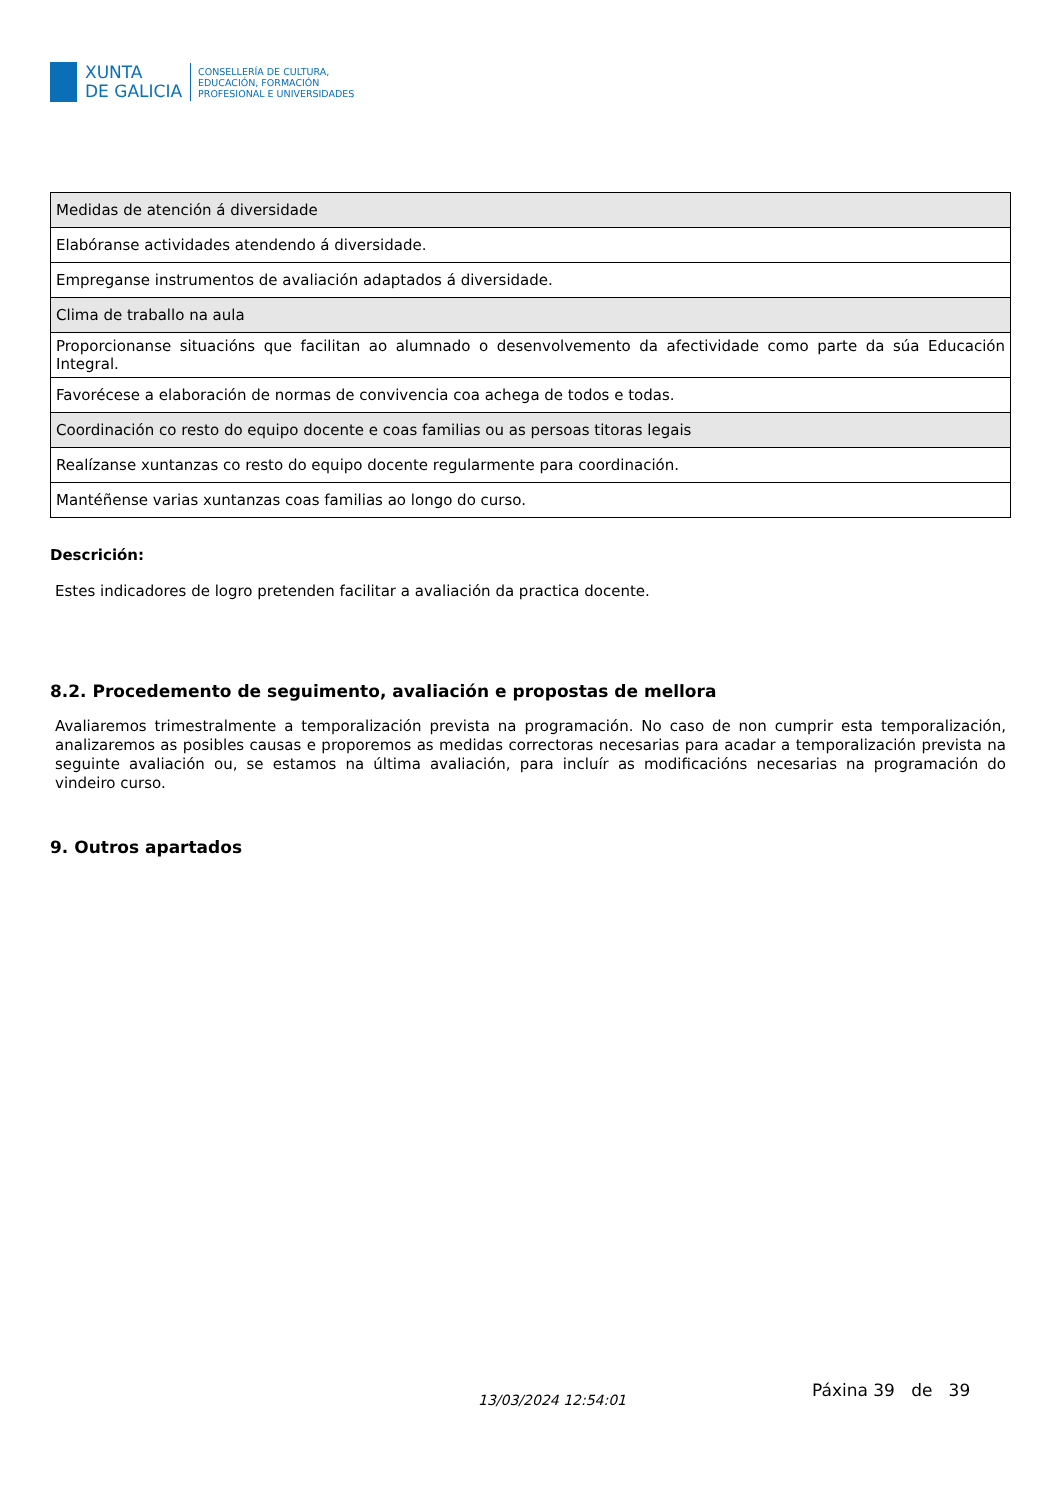XUNTA
DE GALICIA
CONSELLERÍA DE CULTURA,
EDUCACIÓN, FORMACIÓN
PROFESIONAL E UNIVERSIDADES
| Medidas de atención á diversidade |
| Elabóranse actividades atendendo á diversidade. |
| Empreganse instrumentos de avaliación adaptados á diversidade. |
| Clima de traballo na aula |
| Proporcionanse situacións que facilitan ao alumnado o desenvolvemento da afectividade como parte da súa Educación Integral. |
| Favorécese a elaboración de normas de convivencia coa achega de todos e todas. |
| Coordinación co resto do equipo docente e coas familias ou as persoas titoras legais |
| Realízanse xuntanzas co resto do equipo docente regularmente para coordinación. |
| Mantéñense varias xuntanzas coas familias ao longo do curso. |
Descrición:
Estes indicadores de logro pretenden facilitar a avaliación da practica docente.
8.2. Procedemento de seguimento, avaliación e propostas de mellora
Avaliaremos trimestralmente a temporalización prevista na programación. No caso de non cumprir esta temporalización, analizaremos as posibles causas e proporemos as medidas correctoras necesarias para acadar a temporalización prevista na seguinte avaliación ou, se estamos na última avaliación, para incluír as modificacións necesarias na programación do vindeiro curso.
9. Outros apartados
13/03/2024 12:54:01
Páxina 39 de 39